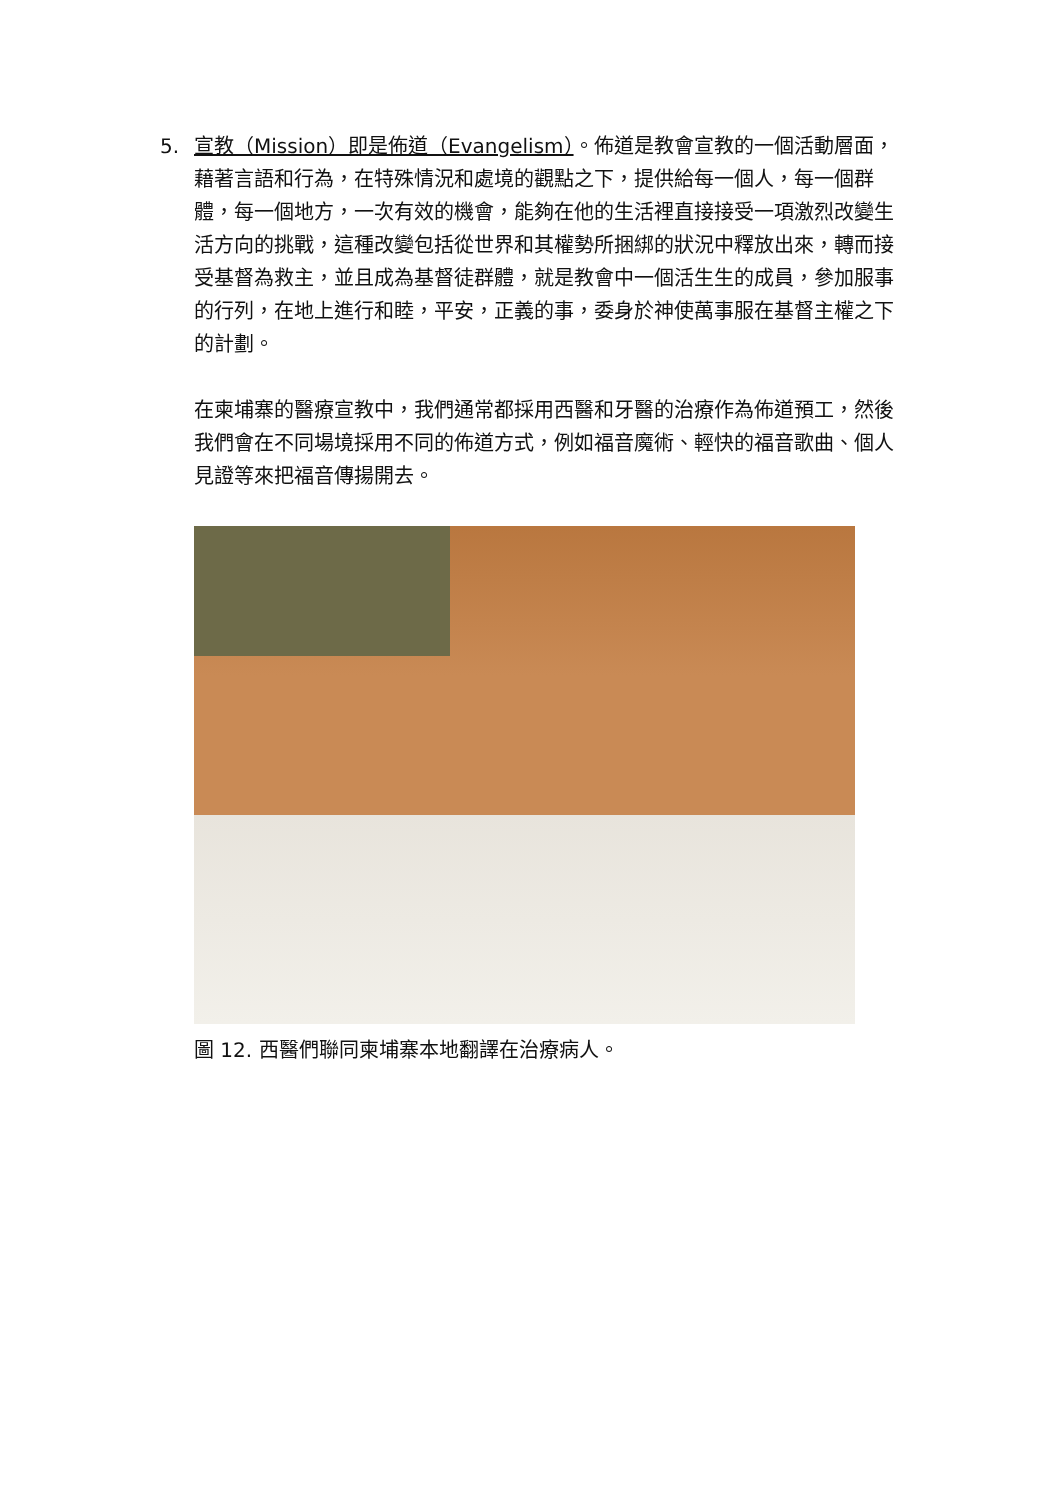5. 宣教（Mission）即是佈道（Evangelism）。佈道是教會宣教的一個活動層面，藉著言語和行為，在特殊情況和處境的觀點之下，提供給每一個人，每一個群體，每一個地方，一次有效的機會，能夠在他的生活裡直接接受一項激烈改變生活方向的挑戰，這種改變包括從世界和其權勢所捆綁的狀況中釋放出來，轉而接受基督為救主，並且成為基督徒群體，就是教會中一個活生生的成員，參加服事的行列，在地上進行和睦，平安，正義的事，委身於神使萬事服在基督主權之下的計劃。
在柬埔寨的醫療宣教中，我們通常都採用西醫和牙醫的治療作為佈道預工，然後我們會在不同場境採用不同的佈道方式，例如福音魔術、輕快的福音歌曲、個人見證等來把福音傳揚開去。
圖 12. 西醫們聯同柬埔寨本地翻譯在治療病人。